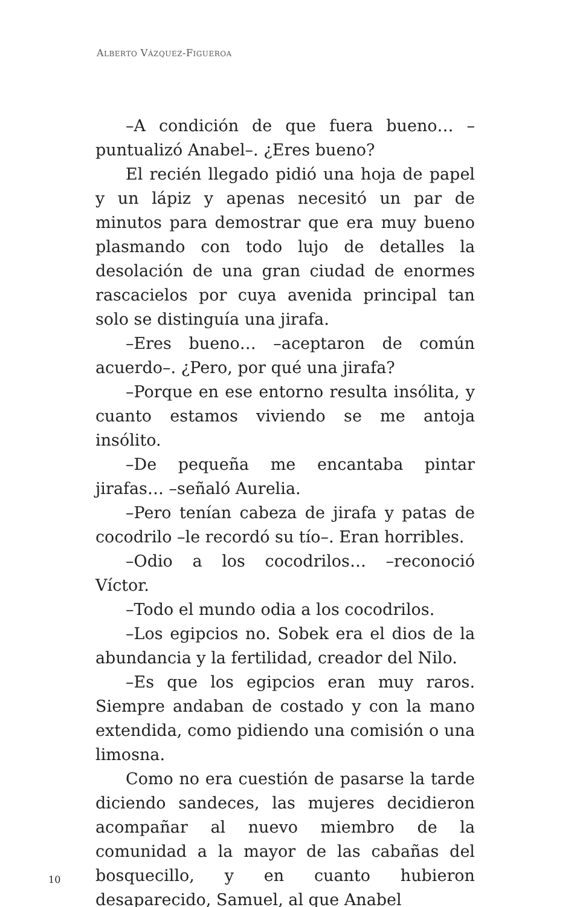ALBERTO VÁZQUEZ-FIGUEROA
–A condición de que fuera bueno… –puntualizó Anabel–. ¿Eres bueno?
El recién llegado pidió una hoja de papel y un lápiz y apenas necesitó un par de minutos para demostrar que era muy bueno plasmando con todo lujo de detalles la desolación de una gran ciudad de enormes rascacielos por cuya avenida principal tan solo se distinguía una jirafa.
–Eres bueno… –aceptaron de común acuerdo–. ¿Pero, por qué una jirafa?
–Porque en ese entorno resulta insólita, y cuanto estamos viviendo se me antoja insólito.
–De pequeña me encantaba pintar jirafas… –señaló Aurelia.
–Pero tenían cabeza de jirafa y patas de cocodrilo –le recordó su tío–. Eran horribles.
–Odio a los cocodrilos… –reconoció Víctor.
–Todo el mundo odia a los cocodrilos.
–Los egipcios no. Sobek era el dios de la abundancia y la fertilidad, creador del Nilo.
–Es que los egipcios eran muy raros. Siempre andaban de costado y con la mano extendida, como pidiendo una comisión o una limosna.
Como no era cuestión de pasarse la tarde diciendo sandeces, las mujeres decidieron acompañar al nuevo miembro de la comunidad a la mayor de las cabañas del bosquecillo, y en cuanto hubieron desaparecido, Samuel, al que Anabel
10